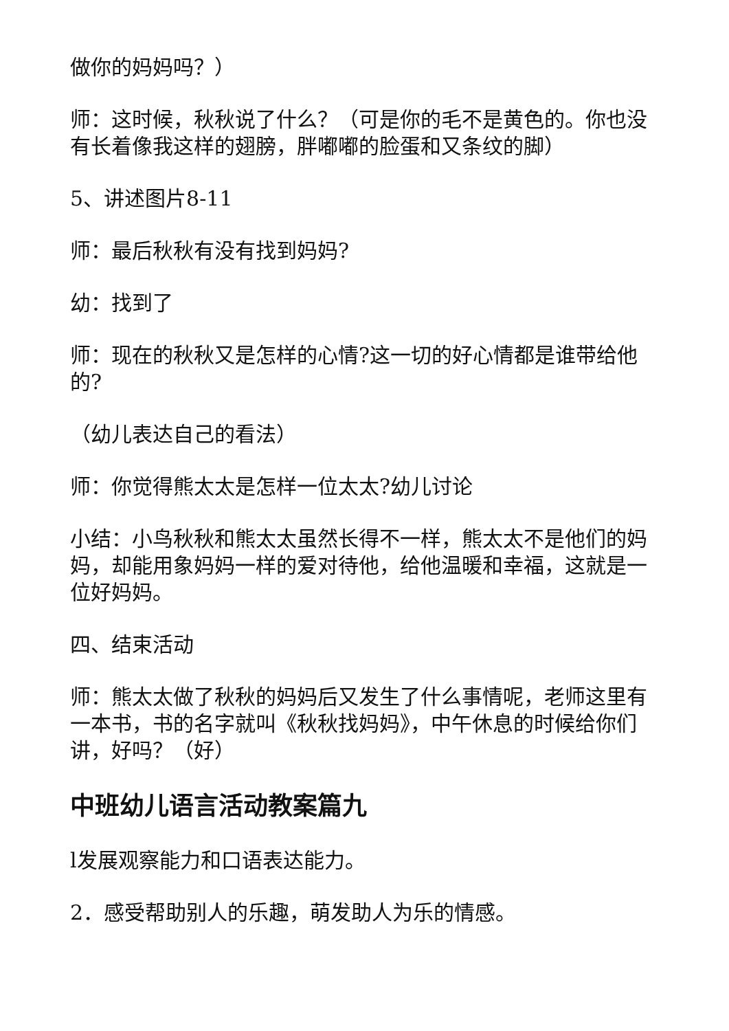做你的妈妈吗？）
师：这时候，秋秋说了什么？（可是你的毛不是黄色的。你也没有长着像我这样的翅膀，胖嘟嘟的脸蛋和又条纹的脚）
5、讲述图片8-11
师：最后秋秋有没有找到妈妈?
幼：找到了
师：现在的秋秋又是怎样的心情?这一切的好心情都是谁带给他的?
（幼儿表达自己的看法）
师：你觉得熊太太是怎样一位太太?幼儿讨论
小结：小鸟秋秋和熊太太虽然长得不一样，熊太太不是他们的妈妈，却能用象妈妈一样的爱对待他，给他温暖和幸福，这就是一位好妈妈。
四、结束活动
师：熊太太做了秋秋的妈妈后又发生了什么事情呢，老师这里有一本书，书的名字就叫《秋秋找妈妈》，中午休息的时候给你们讲，好吗？（好）
中班幼儿语言活动教案篇九
l发展观察能力和口语表达能力。
2．感受帮助别人的乐趣，萌发助人为乐的情感。